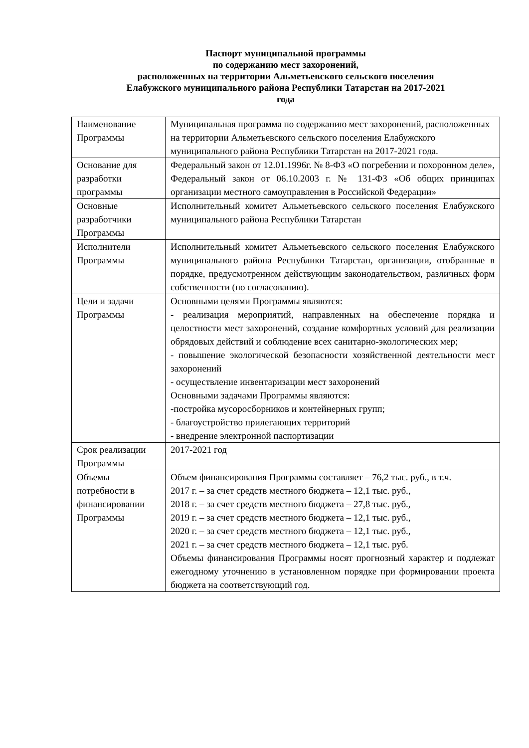Паспорт муниципальной программы
по содержанию мест захоронений,
расположенных на территории Альметьевского сельского поселения
Елабужского муниципального района Республики Татарстан на 2017-2021
года
| Наименование Программы | Муниципальная программа по содержанию мест захоронений, расположенных на территории Альметьевского сельского поселения Елабужского муниципального района Республики Татарстан на 2017-2021 года. |
| Основание для разработки программы | Федеральный закон от 12.01.1996г. № 8-ФЗ «О погребении и похоронном деле», Федеральный закон от 06.10.2003 г. № 131-ФЗ «Об общих принципах организации местного самоуправления в Российской Федерации» |
| Основные разработчики Программы | Исполнительный комитет Альметьевского сельского поселения Елабужского муниципального района Республики Татарстан |
| Исполнители Программы | Исполнительный комитет Альметьевского сельского поселения Елабужского муниципального района Республики Татарстан, организации, отобранные в порядке, предусмотренном действующим законодательством, различных форм собственности (по согласованию). |
| Цели и задачи Программы | Основными целями Программы являются: - реализация мероприятий, направленных на обеспечение порядка и целостности мест захоронений, создание комфортных условий для реализации обрядовых действий и соблюдение всех санитарно-экологических мер; - повышение экологической безопасности хозяйственной деятельности мест захоронений - осуществление инвентаризации мест захоронений Основными задачами Программы являются: -постройка мусоросборников и контейнерных групп; - благоустройство прилегающих территорий - внедрение электронной паспортизации |
| Срок реализации Программы | 2017-2021 год |
| Объемы потребности в финансировании Программы | Объем финансирования Программы составляет – 76,2 тыс. руб., в т.ч. 2017 г. – за счет средств местного бюджета – 12,1 тыс. руб., 2018 г. – за счет средств местного бюджета – 27,8 тыс. руб., 2019 г. – за счет средств местного бюджета – 12,1 тыс. руб., 2020 г. – за счет средств местного бюджета – 12,1 тыс. руб., 2021 г. – за счет средств местного бюджета – 12,1 тыс. руб. Объемы финансирования Программы носят прогнозный характер и подлежат ежегодному уточнению в установленном порядке при формировании проекта бюджета на соответствующий год. |